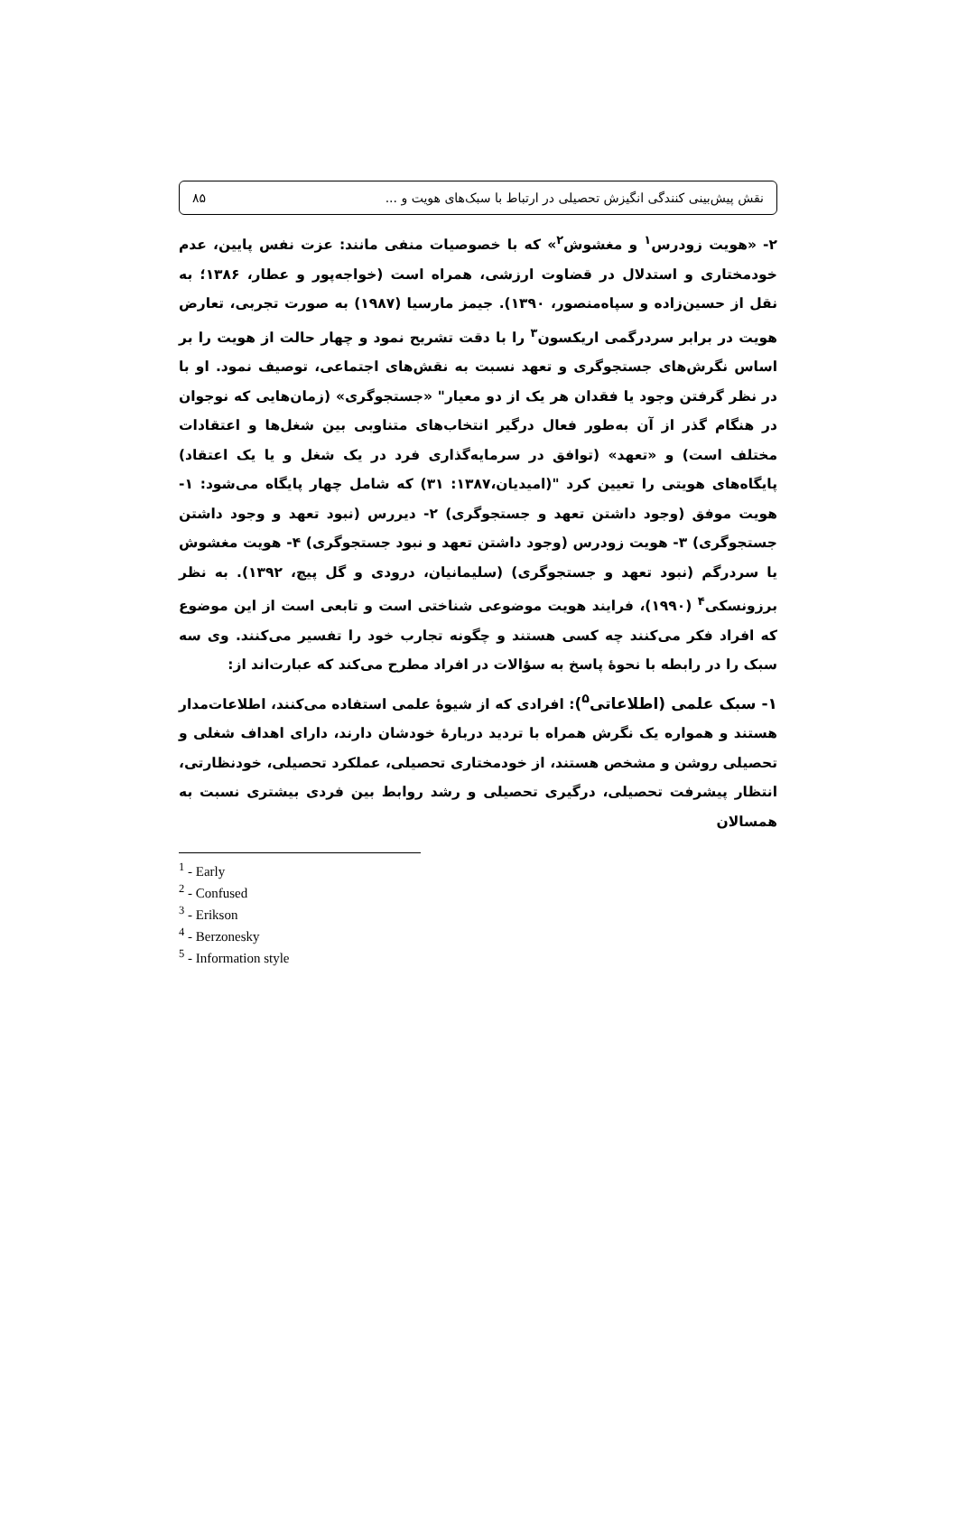۸۵ نقش پیش‌بینی کنندگی انگیزش تحصیلی در ارتباط با سبک‌های هویت و ...
۲- «هویت زودرس<sup>۱</sup> و مغشوش<sup>۲</sup>» که با خصوصیات منفی مانند: عزت نفس پایین، عدم خودمختاری و استدلال در قضاوت ارزشی، همراه است (خواجه‌پور و عطار، ۱۳۸۶؛ به نقل از حسین‌زاده و سپاه‌منصور، ۱۳۹۰). جیمز مارسیا (۱۹۸۷) به صورت تجربی، تعارض هویت در برابر سردرگمی اریکسون<sup>۳</sup> را با دقت تشریح نمود و چهار حالت از هویت را بر اساس نگرش‌های جستجوگری و تعهد نسبت به نقش‌های اجتماعی، توصیف نمود. او با در نظر گرفتن وجود یا فقدان هر یک از دو معیار" «جستجوگری» (زمان‌هایی که نوجوان در هنگام گذر از آن به‌طور فعال درگیر انتخاب‌های متناوبی بین شغل‌ها و اعتقادات مختلف است) و «تعهد» (توافق در سرمایه‌گذاری فرد در یک شغل و یا یک اعتقاد) پایگاه‌های هویتی را تعیین کرد "(امیدیان،۱۳۸۷: ۳۱) که شامل چهار پایگاه می‌شود: ۱- هویت موفق (وجود داشتن تعهد و جستجوگری) ۲- دیررس (نبود تعهد و وجود داشتن جستجوگری) ۳- هویت زودرس (وجود داشتن تعهد و نبود جستجوگری) ۴- هویت مغشوش یا سردرگم (نبود تعهد و جستجوگری) (سلیمانیان، درودی و گل پیچ، ۱۳۹۲). به نظر برزونسکی<sup>۴</sup> (۱۹۹۰)، فرایند هویت موضوعی شناختی است و تابعی است از این موضوع که افراد فکر می‌کنند چه کسی هستند و چگونه تجارب خود را تفسیر می‌کنند. وی سه سبک را در رابطه با نحوهٔ پاسخ به سؤالات در افراد مطرح می‌کند که عبارت‌اند از:
۱- سبک علمی (اطلاعاتی<sup>۵</sup>): افرادی که از شیوهٔ علمی استفاده می‌کنند، اطلاعات‌مدار هستند و همواره یک نگرش همراه با تردید دربارهٔ خودشان دارند، دارای اهداف شغلی و تحصیلی روشن و مشخص هستند، از خودمختاری تحصیلی، عملکرد تحصیلی، خودنظارتی، انتظار پیشرفت تحصیلی، درگیری تحصیلی و رشد روابط بین فردی بیشتری نسبت به همسالان
<sup>1</sup> - Early
<sup>2</sup> - Confused
<sup>3</sup> - Erikson
<sup>4</sup> - Berzonesky
<sup>5</sup> - Information style